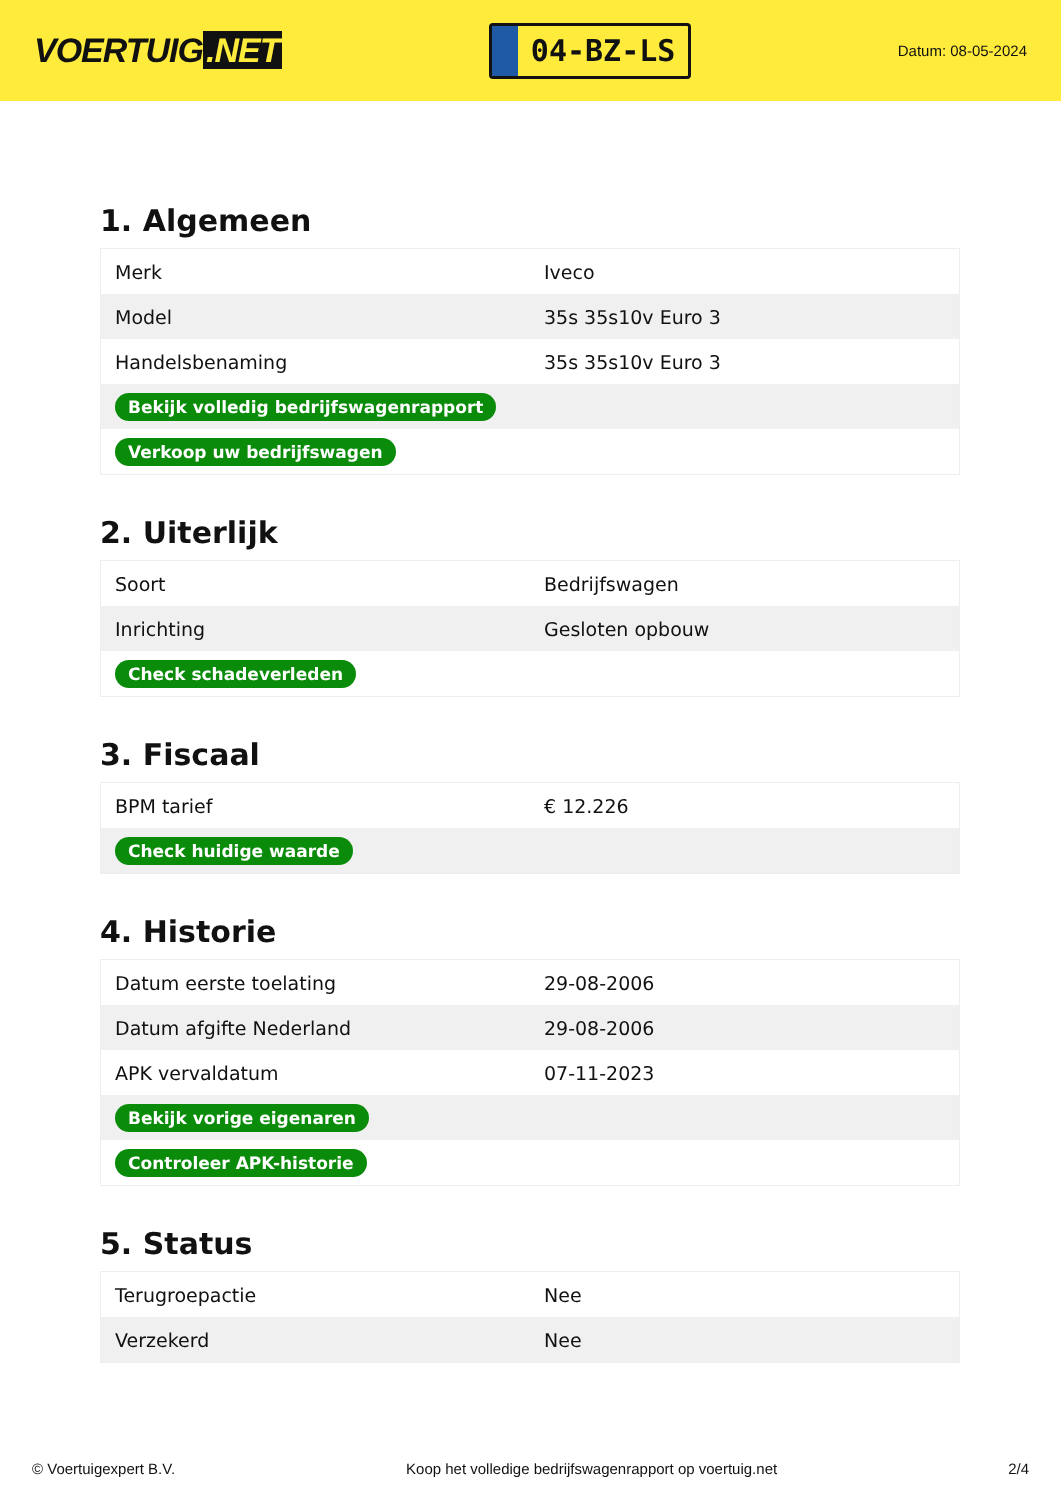VOERTUIG.NET
04-BZ-LS
Datum: 08-05-2024
1. Algemeen
| Merk | Iveco |
| Model | 35s 35s10v Euro 3 |
| Handelsbenaming | 35s 35s10v Euro 3 |
| Bekijk volledig bedrijfswagenrapport | |
| Verkoop uw bedrijfswagen | |
2. Uiterlijk
| Soort | Bedrijfswagen |
| Inrichting | Gesloten opbouw |
| Check schadeverleden | |
3. Fiscaal
| BPM tarief | € 12.226 |
| Check huidige waarde | |
4. Historie
| Datum eerste toelating | 29-08-2006 |
| Datum afgifte Nederland | 29-08-2006 |
| APK vervaldatum | 07-11-2023 |
| Bekijk vorige eigenaren | |
| Controleer APK-historie | |
5. Status
| Terugroepactie | Nee |
| Verzekerd | Nee |
© Voertuigexpert B.V. Koop het volledige bedrijfswagenrapport op voertuig.net 2/4